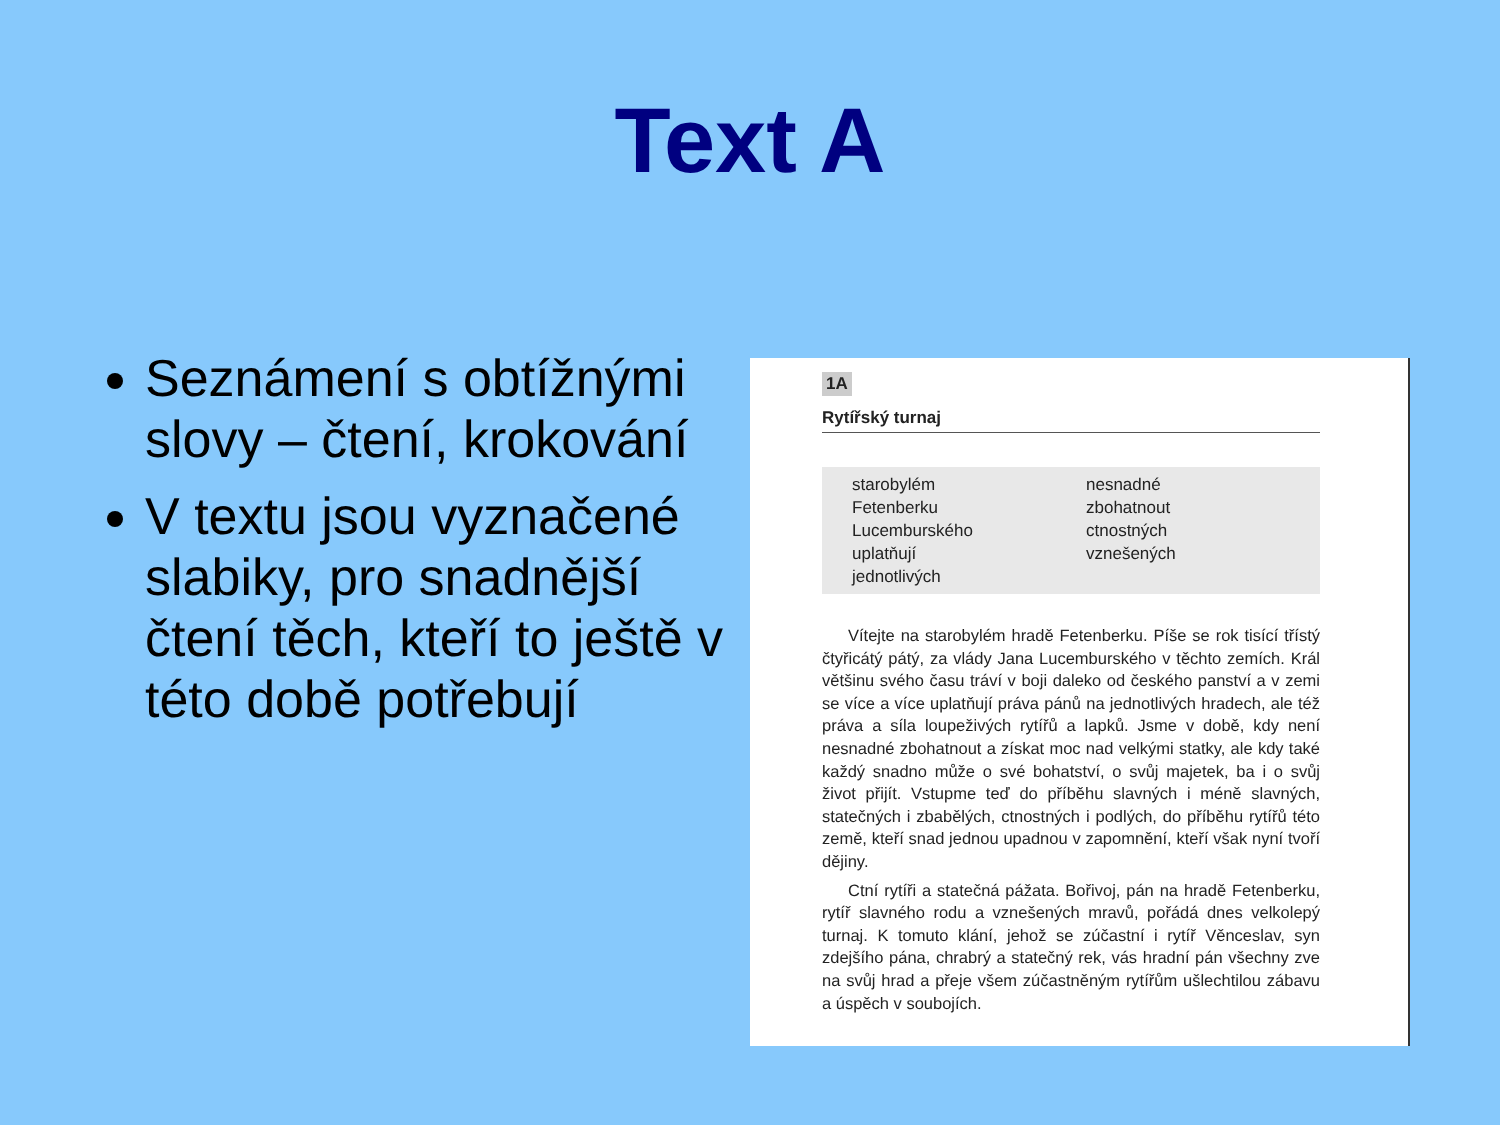Text A
Seznámení s obtížnými slovy – čtení, krokování
V textu jsou vyznačené slabiky, pro snadnější čtení těch, kteří to ještě v této době potřebují
1A
Rytířský turnaj
starobylém
Fetenberku
Lucemburského
uplatňují
jednotlivých
nesnadné
zbohatnout
ctnostných
vznešených
Vítejte na starobylém hradě Fetenberku. Píše se rok tisící třístý čtyřicátý pátý, za vlády Jana Lucemburského v těchto zemích. Král většinu svého času tráví v boji daleko od českého panství a v zemi se více a více uplatňují práva pánů na jednotlivých hradech, ale též práva a síla loupeživých rytířů a lapků. Jsme v době, kdy není nesnadné zbohatnout a získat moc nad velkými statky, ale kdy také každý snadno může o své bohatství, o svůj majetek, ba i o svůj život přijít. Vstupme teď do příběhu slavných i méně slavných, statečných i zbabělých, ctnostných i podlých, do příběhu rytířů této země, kteří snad jednou upadnou v zapomnění, kteří však nyní tvoří dějiny.
Ctní rytíři a statečná pážata. Bořivoj, pán na hradě Fetenberku, rytíř slavného rodu a vznešených mravů, pořádá dnes velkolepý turnaj. K tomuto klání, jehož se zúčastní i rytíř Věnceslav, syn zdejšího pána, chrabrý a statečný rek, vás hradní pán všechny zve na svůj hrad a přeje všem zúčastněným rytířům ušlechtilou zábavu a úspěch v soubojích.